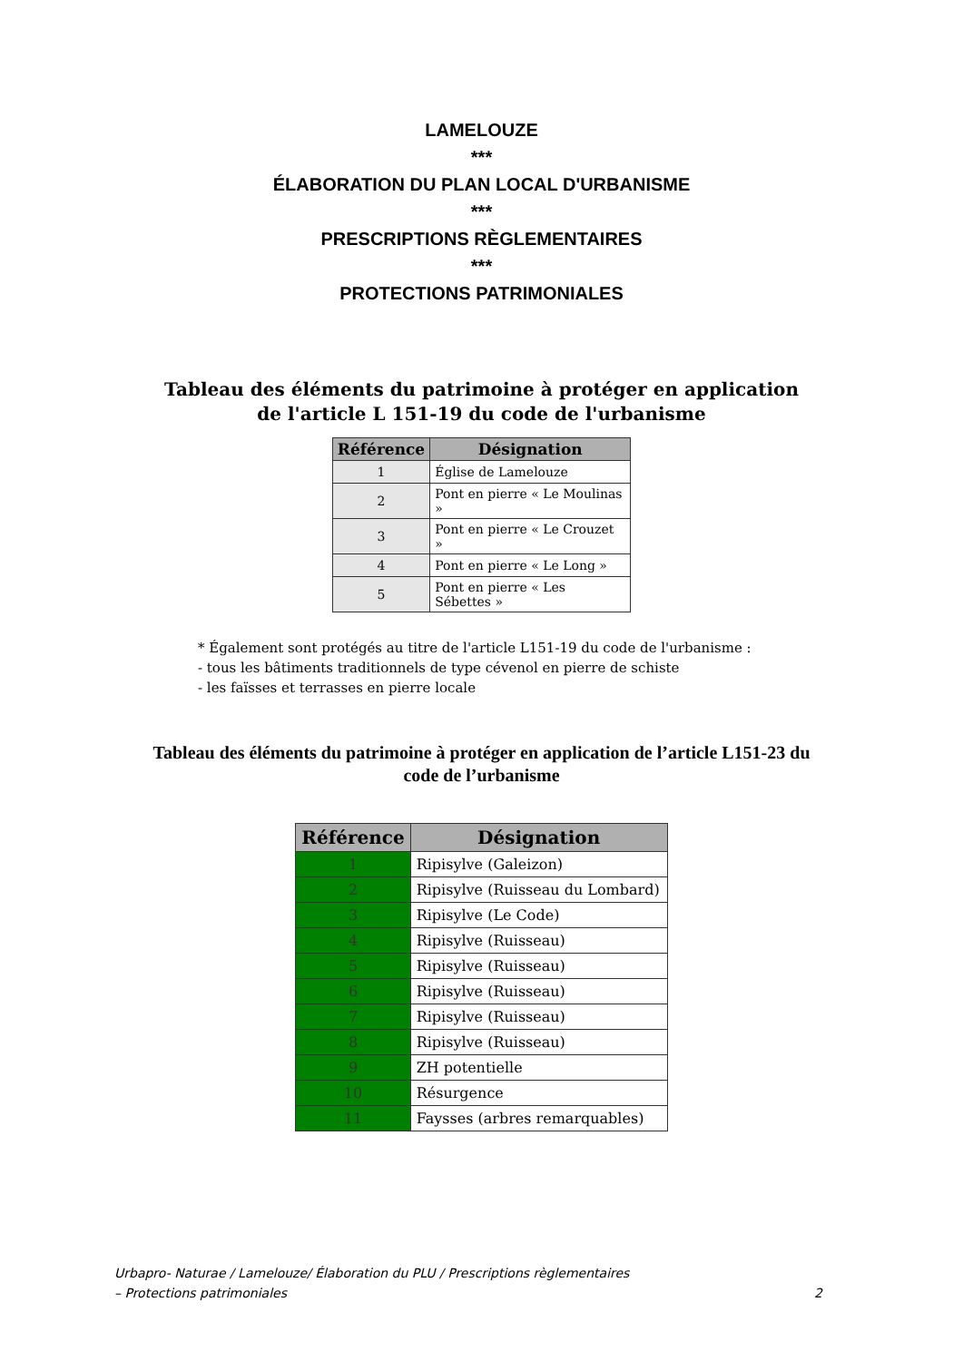LAMELOUZE
***
ÉLABORATION DU PLAN LOCAL D'URBANISME
***
PRESCRIPTIONS RÈGLEMENTAIRES
***
PROTECTIONS PATRIMONIALES
Tableau des éléments du patrimoine à protéger en application
de l'article L 151-19 du code de l'urbanisme
| Référence | Désignation |
| --- | --- |
| 1 | Église de Lamelouze |
| 2 | Pont en pierre « Le Moulinas » |
| 3 | Pont en pierre « Le Crouzet » |
| 4 | Pont en pierre « Le Long » |
| 5 | Pont en pierre « Les Sébettes » |
* Également sont protégés au titre de l'article L151-19 du code de l'urbanisme :
- tous les bâtiments traditionnels de type cévenol en pierre de schiste
- les faïsses et terrasses en pierre locale
Tableau des éléments du patrimoine à protéger en application de l’article L151-23 du
code de l’urbanisme
| Référence | Désignation |
| --- | --- |
| 1 | Ripisylve (Galeizon) |
| 2 | Ripisylve (Ruisseau du Lombard) |
| 3 | Ripisylve (Le Code) |
| 4 | Ripisylve (Ruisseau) |
| 5 | Ripisylve (Ruisseau) |
| 6 | Ripisylve (Ruisseau) |
| 7 | Ripisylve (Ruisseau) |
| 8 | Ripisylve (Ruisseau) |
| 9 | ZH potentielle |
| 10 | Résurgence |
| 11 | Faysses (arbres remarquables) |
Urbapro- Naturae / Lamelouze/ Élaboration du PLU / Prescriptions règlementaires
– Protections patrimoniales
2